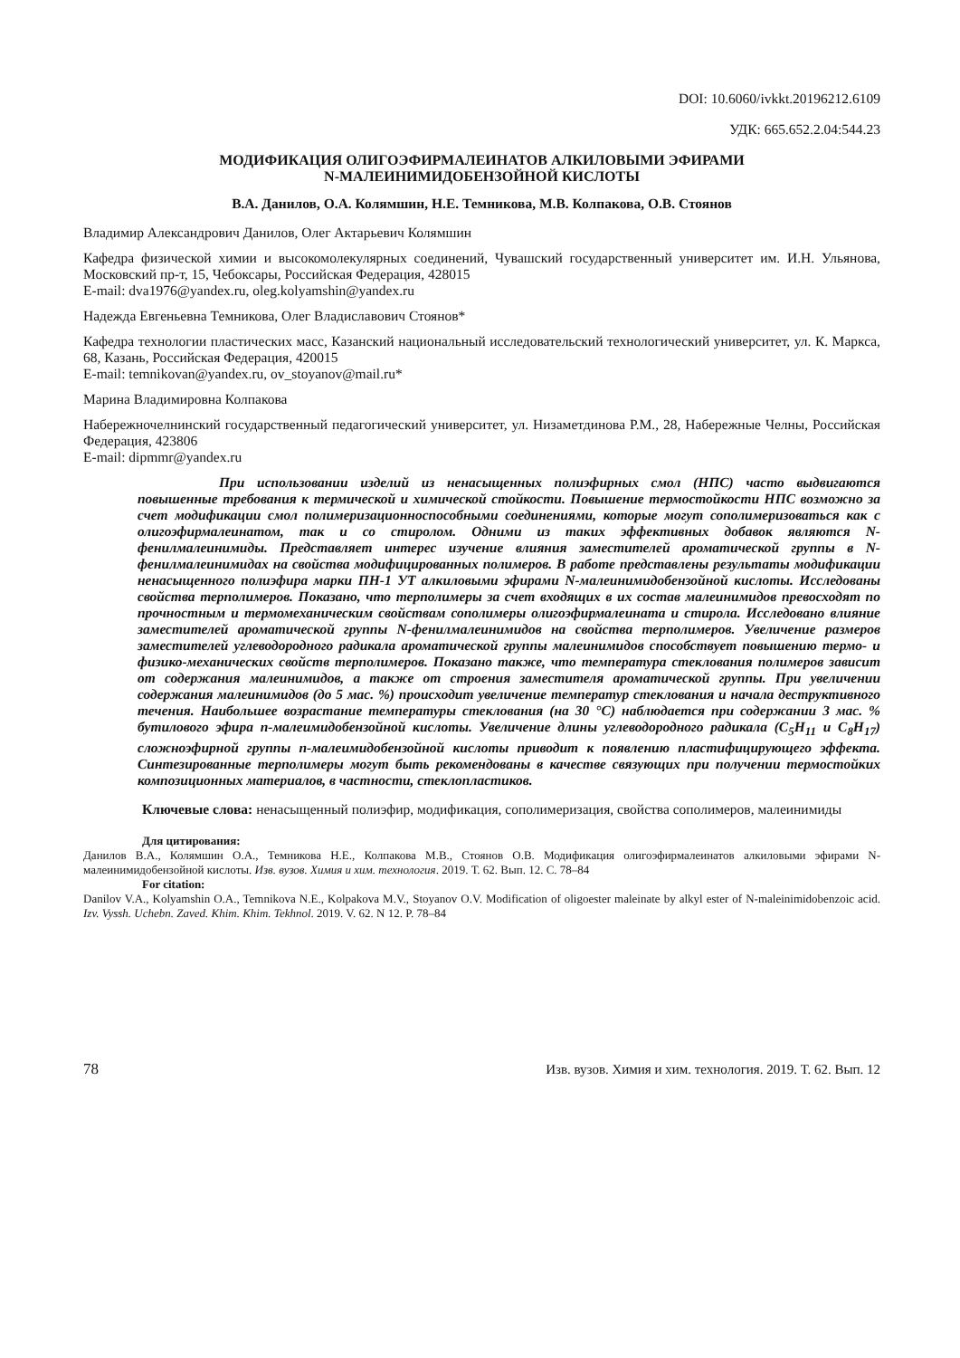DOI: 10.6060/ivkkt.20196212.6109
УДК: 665.652.2.04:544.23
МОДИФИКАЦИЯ ОЛИГОЭФИРМАЛЕИНАТОВ АЛКИЛОВЫМИ ЭФИРАМИ
N-МАЛЕИНИМИДОБЕНЗОЙНОЙ КИСЛОТЫ
В.А. Данилов, О.А. Колямшин, Н.Е. Темникова, М.В. Колпакова, О.В. Стоянов
Владимир Александрович Данилов, Олег Актарьевич Колямшин
Кафедра физической химии и высокомолекулярных соединений, Чувашский государственный университет им. И.Н. Ульянова, Московский пр-т, 15, Чебоксары, Российская Федерация, 428015
E-mail: dva1976@yandex.ru, oleg.kolyamshin@yandex.ru
Надежда Евгеньевна Темникова, Олег Владиславович Стоянов*
Кафедра технологии пластических масс, Казанский национальный исследовательский технологический университет, ул. К. Маркса, 68, Казань, Российская Федерация, 420015
E-mail: temnikovan@yandex.ru, ov_stoyanov@mail.ru*
Марина Владимировна Колпакова
Набережночелнинский государственный педагогический университет, ул. Низаметдинова Р.М., 28, Набережные Челны, Российская Федерация, 423806
E-mail: dipmmr@yandex.ru
При использовании изделий из ненасыщенных полиэфирных смол (НПС) часто выдвигаются повышенные требования к термической и химической стойкости. Повышение термостойкости НПС возможно за счет модификации смол полимеризационноспособными соединениями, которые могут сополимеризоваться как с олигоэфирмалеинатом, так и со стиролом. Одними из таких эффективных добавок являются N-фенилмалеинимиды. Представляет интерес изучение влияния заместителей ароматической группы в N-фенилмалеинимидах на свойства модифицированных полимеров. В работе представлены результаты модификации ненасыщенного полиэфира марки ПН-1 УТ алкиловыми эфирами N-малеинимидобензойной кислоты. Исследованы свойства терполимеров. Показано, что терполимеры за счет входящих в их состав малеинимидов превосходят по прочностным и термомеханическим свойствам сополимеры олигоэфирмалеината и стирола. Исследовано влияние заместителей ароматической группы N-фенилмалеинимидов на свойства терполимеров. Увеличение размеров заместителей углеводородного радикала ароматической группы малеинимидов способствует повышению термо- и физико-механических свойств терполимеров. Показано также, что температура стеклования полимеров зависит от содержания малеинимидов, а также от строения заместителя ароматической группы. При увеличении содержания малеинимидов (до 5 мас. %) происходит увеличение температур стеклования и начала деструктивного течения. Наибольшее возрастание температуры стеклования (на 30 °С) наблюдается при содержании 3 мас. % бутилового эфира п-малеимидобензойной кислоты. Увеличение длины углеводородного радикала (C<sub>5</sub>H<sub>11</sub> и C<sub>8</sub>H<sub>17</sub>) сложноэфирной группы п-малеимидобензойной кислоты приводит к появлению пластифицирующего эффекта. Синтезированные терполимеры могут быть рекомендованы в качестве связующих при получении термостойких композиционных материалов, в частности, стеклопластиков.
Ключевые слова: ненасыщенный полиэфир, модификация, сополимеризация, свойства сополимеров, малеинимиды
Для цитирования:
Данилов В.А., Колямшин О.А., Темникова Н.Е., Колпакова М.В., Стоянов О.В. Модификация олигоэфирмалеинатов алкиловыми эфирами N-малеинимидобензойной кислоты. Изв. вузов. Химия и хим. технология. 2019. Т. 62. Вып. 12. С. 78–84
For citation:
Danilov V.A., Kolyamshin O.A., Temnikova N.E., Kolpakova M.V., Stoyanov O.V. Modification of oligoester maleinate by alkyl ester of N-maleinimidobenzoic acid. Izv. Vyssh. Uchebn. Zaved. Khim. Khim. Tekhnol. 2019. V. 62. N 12. P. 78–84
78 Изв. вузов. Химия и хим. технология. 2019. Т. 62. Вып. 12